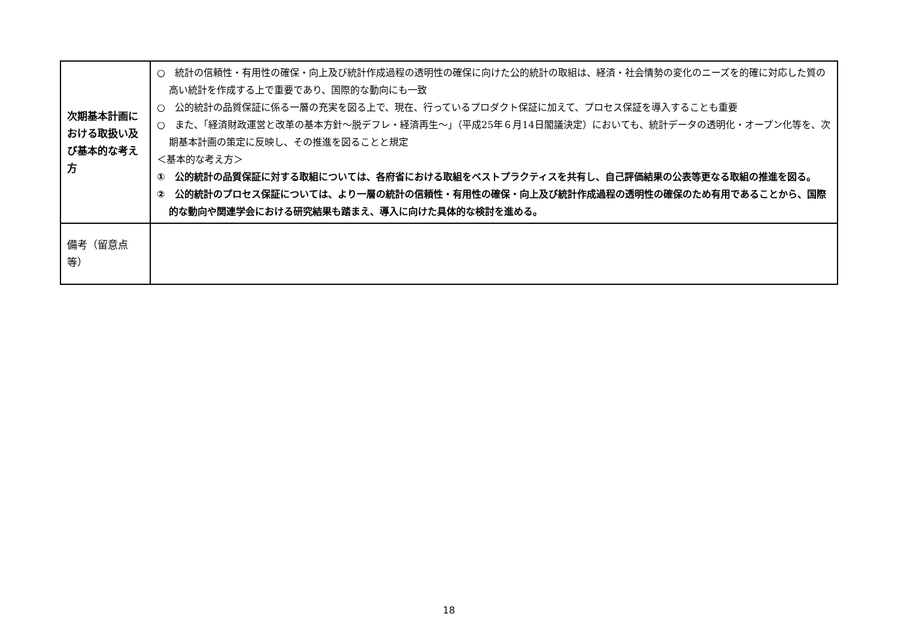| 次期基本計画における取扱い及び基本的な考え方 | ○ 統計の信頼性・有用性の確保・向上及び統計作成過程の透明性の確保に向けた公的統計の取組は、経済・社会情勢の変化のニーズを的確に対応した質の高い統計を作成する上で重要であり、国際的な動向にも一致 ○ 公的統計の品質保証に係る一層の充実を図る上で、現在、行っているプロダクト保証に加えて、プロセス保証を導入することも重要 ○ また、「経済財政運営と改革の基本方針～脱デフレ・経済再生～」（平成25年６月14日閣議決定）においても、統計データの透明化・オープン化等を、次期基本計画の策定に反映し、その推進を図ることと規定 ＜基本的な考え方＞ ① 公的統計の品質保証に対する取組については、各府省における取組をベストプラクティスを共有し、自己評価結果の公表等更なる取組の推進を図る。 ② 公的統計のプロセス保証については、より一層の統計の信頼性・有用性の確保・向上及び統計作成過程の透明性の確保のため有用であることから、国際的な動向や関連学会における研究結果も踏まえ、導入に向けた具体的な検討を進める。 |
| 備考（留意点等） | |
18